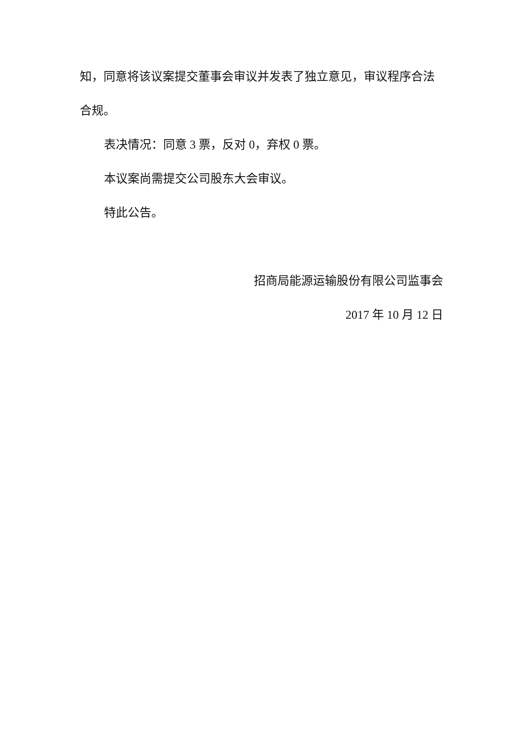知，同意将该议案提交董事会审议并发表了独立意见，审议程序合法
合规。
表决情况：同意 3 票，反对 0，弃权 0 票。
本议案尚需提交公司股东大会审议。
特此公告。
招商局能源运输股份有限公司监事会
2017 年 10 月 12 日